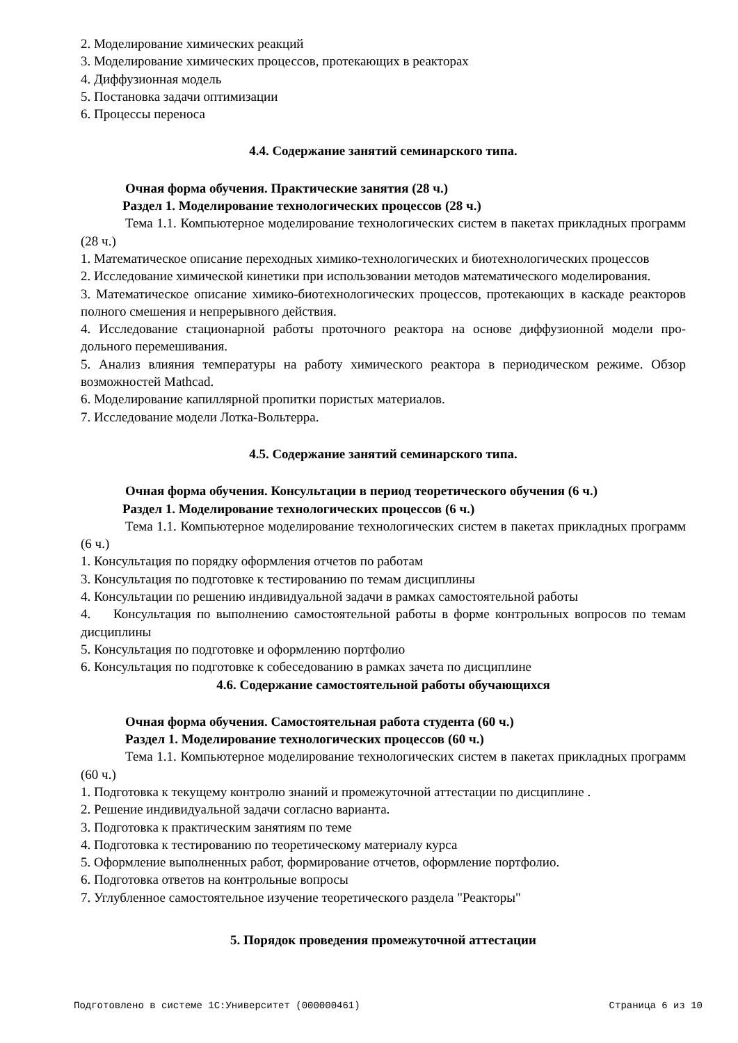2. Моделирование химических реакций
3. Моделирование химических процессов, протекающих в реакторах
4. Диффузионная модель
5. Постановка задачи оптимизации
6. Процессы переноса
4.4. Содержание занятий семинарского типа.
Очная форма обучения. Практические занятия (28 ч.)
Раздел 1. Моделирование технологических процессов (28 ч.)
Тема 1.1. Компьютерное моделирование технологических систем в пакетах прикладных программ (28 ч.)
1. Математическое описание переходных химико-технологических и биотехнологических процессов
2. Исследование химической кинетики при использовании методов математического моделирования.
3. Математическое описание химико-биотехнологических процессов, протекающих в каскаде реакторов полного смешения и непрерывного действия.
4. Исследование стационарной работы проточного реактора на основе диффузионной модели про-дольного перемешивания.
5. Анализ влияния температуры на работу химического реактора в периодическом режиме. Обзор возможностей Mathcad.
6. Моделирование капиллярной пропитки пористых материалов.
7. Исследование модели Лотка-Вольтерра.
4.5. Содержание занятий семинарского типа.
Очная форма обучения. Консультации в период теоретического обучения (6 ч.)
Раздел 1. Моделирование технологических процессов (6 ч.)
Тема 1.1. Компьютерное моделирование технологических систем в пакетах прикладных программ (6 ч.)
1. Консультация по порядку оформления отчетов по работам
3. Консультация по подготовке к тестированию по темам дисциплины
4. Консультации по решению индивидуальной задачи в рамках самостоятельной работы
4. Консультация по выполнению самостоятельной работы в форме контрольных вопросов по темам дисциплины
5. Консультация по подготовке и оформлению портфолио
6. Консультация по подготовке к собеседованию в рамках зачета по дисциплине
4.6. Содержание самостоятельной работы обучающихся
Очная форма обучения. Самостоятельная работа студента (60 ч.)
Раздел 1. Моделирование технологических процессов (60 ч.)
Тема 1.1. Компьютерное моделирование технологических систем в пакетах прикладных программ (60 ч.)
1. Подготовка к текущему контролю знаний и промежуточной аттестации по дисциплине .
2. Решение индивидуальной задачи согласно варианта.
3. Подготовка к практическим занятиям по теме
4. Подготовка к тестированию по теоретическому материалу курса
5. Оформление выполненных работ, формирование отчетов, оформление портфолио.
6. Подготовка ответов на контрольные вопросы
7. Углубленное самостоятельное изучение теоретического раздела "Реакторы"
5. Порядок проведения промежуточной аттестации
Подготовлено в системе 1С:Университет (000000461) Страница 6 из 10